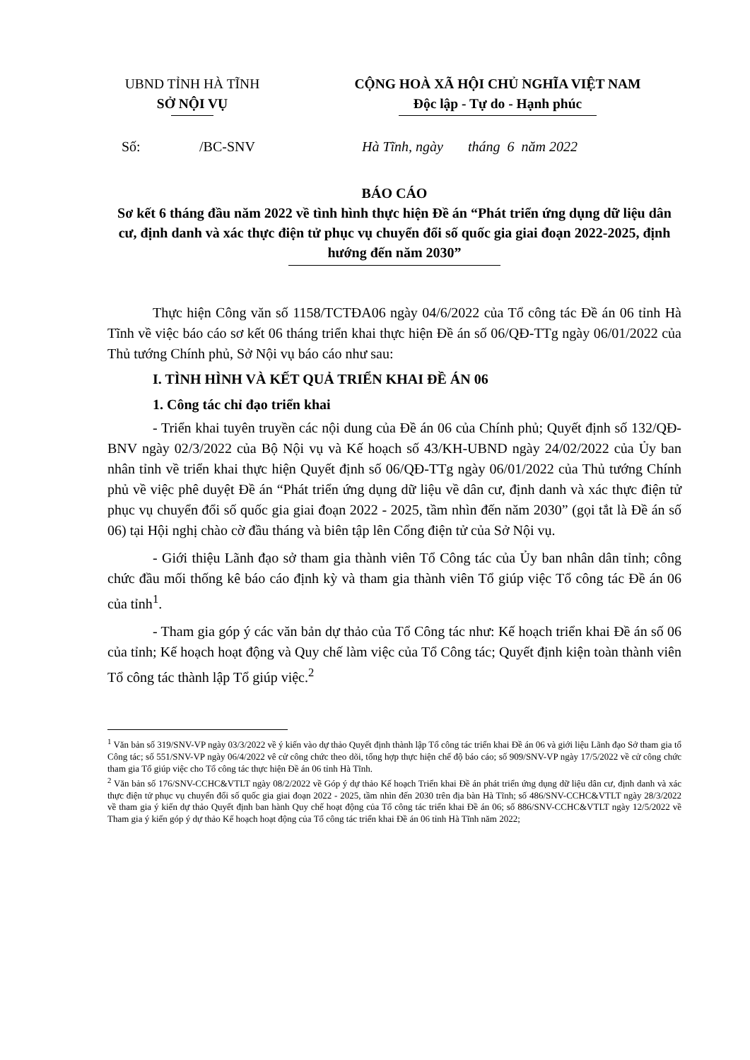UBND TỈNH HÀ TĨNH
SỞ NỘI VỤ
CỘNG HOÀ XÃ HỘI CHỦ NGHĨA VIỆT NAM
Độc lập - Tự do - Hạnh phúc
Số: /BC-SNV Hà Tĩnh, ngày tháng 6 năm 2022
BÁO CÁO
Sơ kết 6 tháng đầu năm 2022 về tình hình thực hiện Đề án “Phát triển ứng dụng dữ liệu dân cư, định danh và xác thực điện tử phục vụ chuyển đổi số quốc gia giai đoạn 2022-2025, định hướng đến năm 2030”
Thực hiện Công văn số 1158/TCTĐA06 ngày 04/6/2022 của Tổ công tác Đề án 06 tỉnh Hà Tĩnh về việc báo cáo sơ kết 06 tháng triển khai thực hiện Đề án số 06/QĐ-TTg ngày 06/01/2022 của Thủ tướng Chính phủ, Sở Nội vụ báo cáo như sau:
I. TÌNH HÌNH VÀ KẾT QUẢ TRIỂN KHAI ĐỀ ÁN 06
1. Công tác chỉ đạo triển khai
- Triển khai tuyên truyền các nội dung của Đề án 06 của Chính phủ; Quyết định số 132/QĐ-BNV ngày 02/3/2022 của Bộ Nội vụ và Kế hoạch số 43/KH-UBND ngày 24/02/2022 của Ủy ban nhân tỉnh về triển khai thực hiện Quyết định số 06/QĐ-TTg ngày 06/01/2022 của Thủ tướng Chính phủ về việc phê duyệt Đề án “Phát triển ứng dụng dữ liệu về dân cư, định danh và xác thực điện tử phục vụ chuyển đổi số quốc gia giai đoạn 2022 - 2025, tầm nhìn đến năm 2030” (gọi tắt là Đề án số 06) tại Hội nghị chào cờ đầu tháng và biên tập lên Cổng điện tử của Sở Nội vụ.
- Giới thiệu Lãnh đạo sở tham gia thành viên Tổ Công tác của Ủy ban nhân dân tỉnh; công chức đầu mối thống kê báo cáo định kỳ và tham gia thành viên Tổ giúp việc Tổ công tác Đề án 06 của tỉnh<sup>1</sup>.
- Tham gia góp ý các văn bản dự thảo của Tổ Công tác như: Kế hoạch triển khai Đề án số 06 của tỉnh; Kế hoạch hoạt động và Quy chế làm việc của Tổ Công tác; Quyết định kiện toàn thành viên Tổ công tác thành lập Tổ giúp việc.<sup>2</sup>
<sup>1</sup> Văn bản số 319/SNV-VP ngày 03/3/2022 về ý kiến vào dự thảo Quyết định thành lập Tổ công tác triển khai Đề án 06 và giới liệu Lãnh đạo Sở tham gia tổ Công tác; số 551/SNV-VP ngày 06/4/2022 vê cử công chức theo dõi, tổng hợp thực hiện chế độ báo cáo; số 909/SNV-VP ngày 17/5/2022 về cử công chức tham gia Tổ giúp việc cho Tổ công tác thực hiện Đề án 06 tỉnh Hà Tĩnh.
<sup>2</sup> Văn bản số 176/SNV-CCHC&VTLT ngày 08/2/2022 về Góp ý dự thảo Kế hoạch Triển khai Đề án phát triển ứng dụng dữ liệu dân cư, định danh và xác thực điện tử phục vụ chuyển đổi số quốc gia giai đoạn 2022 - 2025, tầm nhìn đến 2030 trên địa bàn Hà Tĩnh; số 486/SNV-CCHC&VTLT ngày 28/3/2022 về tham gia ý kiến dự thảo Quyết định ban hành Quy chế hoạt động của Tổ công tác triển khai Đề án 06; số 886/SNV-CCHC&VTLT ngày 12/5/2022 về Tham gia ý kiến góp ý dự thảo Kế hoạch hoạt động của Tổ công tác triển khai Đề án 06 tỉnh Hà Tĩnh năm 2022;